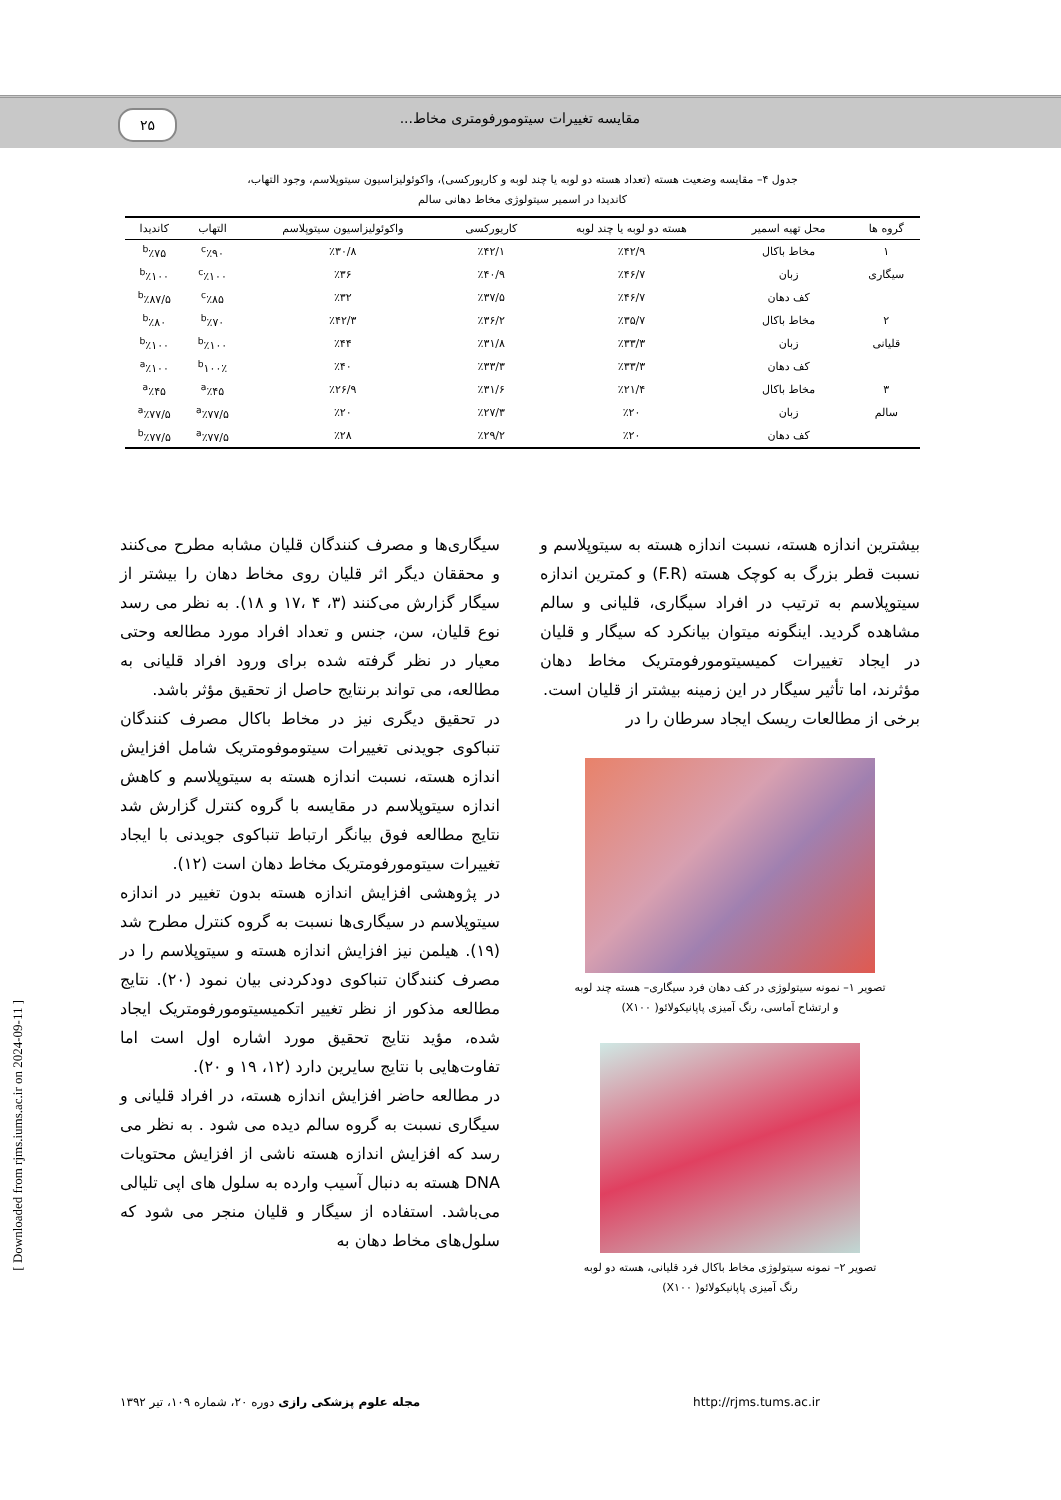۲۵ مقایسه تغییرات سیتومورفومتری مخاط...
جدول ۴– مقایسه وضعیت هسته (تعداد هسته دو لوبه یا چند لوبه و کاریورکسی)، واکوئولیزاسیون سیتوپلاسم، وجود التهاب،
کاندیدا در اسمیر سیتولوژی مخاط دهانی سالم
| گروه ها | محل تهیه اسمیر | هسته دو لوبه یا چند لوبه | کاریورکسی | واکوئولیزاسیون سیتوپلاسم | التهاب | کاندیدا |
| --- | --- | --- | --- | --- | --- | --- |
| ۱ | مخاط باکال | ٪۴۲/۹ | ٪۴۲/۱ | ٪۳۰/۸ | <sup>c</sup>٪۹۰ | <sup>b</sup>٪۷۵ |
| سیگاری | زبان | ٪۴۶/۷ | ٪۴۰/۹ | ٪۳۶ | <sup>c</sup>٪۱۰۰ | <sup>b</sup>٪۱۰۰ |
| | کف دهان | ٪۴۶/۷ | ٪۳۷/۵ | ٪۳۲ | <sup>c</sup>٪۸۵ | <sup>b</sup>٪۸۷/۵ |
| ۲ | مخاط باکال | ٪۳۵/۷ | ٪۳۶/۲ | ٪۴۲/۳ | <sup>b</sup>٪۷۰ | <sup>b</sup>٪۸۰ |
| قلیانی | زبان | ٪۳۳/۳ | ٪۳۱/۸ | ٪۴۴ | <sup>b</sup>٪۱۰۰ | <sup>b</sup>٪۱۰۰ |
| | کف دهان | ٪۳۳/۳ | ٪۳۳/۳ | ٪۴۰ | <sup>b</sup> ۱۰۰٪ | <sup>a</sup>٪۱۰۰ |
| ۳ | مخاط باکال | ٪۲۱/۴ | ٪۳۱/۶ | ٪۲۶/۹ | <sup>a</sup>٪۴۵ | <sup>a</sup>٪۴۵ |
| سالم | زبان | ٪۲۰ | ٪۲۷/۳ | ٪۲۰ | <sup>a</sup>٪۷۷/۵ | <sup>a</sup>٪۷۷/۵ |
| | کف دهان | ٪۲۰ | ٪۲۹/۲ | ٪۲۸ | <sup>a</sup>٪۷۷/۵ | <sup>b</sup>٪۷۷/۵ |
بیشترین اندازه هسته، نسبت اندازه هسته به سیتوپلاسم و نسبت قطر بزرگ به کوچک هسته (F.R) و کمترین اندازه سیتوپلاسم به ترتیب در افراد سیگاری، قلیانی و سالم مشاهده گردید. اینگونه میتوان بیانکرد که سیگار و قلیان در ایجاد تغییرات کمیسیتومورفومتریک مخاط دهان مؤثرند، اما تأثیر سیگار در این زمینه بیشتر از قلیان است.
برخی از مطالعات ریسک ایجاد سرطان را در
تصویر ۱– نمونه سیتولوژی در کف دهان فرد سیگاری– هسته چند لوبه
و ارتشاح آماسی، رنگ آمیزی پاپانیکولائو( X۱۰۰)
تصویر ۲– نمونه سیتولوژی مخاط باکال فرد قلیانی، هسته دو لوبه
رنگ آمیزی پاپانیکولائو( X۱۰۰)
سیگاری‌ها و مصرف کنندگان قلیان مشابه مطرح می‌کنند و محققان دیگر اثر قلیان روی مخاط دهان را بیشتر از سیگار گزارش می‌کنند (۳، ۴ ،۱۷ و ۱۸). به نظر می رسد نوع قلیان، سن، جنس و تعداد افراد مورد مطالعه وحتی معیار در نظر گرفته شده برای ورود افراد قلیانی به مطالعه، می تواند برنتایج حاصل از تحقیق مؤثر باشد.
در تحقیق دیگری نیز در مخاط باکال مصرف کنندگان تنباکوی جویدنی تغییرات سیتوموفومتریک شامل افزایش اندازه هسته، نسبت اندازه هسته به سیتوپلاسم و کاهش اندازه سیتوپلاسم در مقایسه با گروه کنترل گزارش شد نتایج مطالعه فوق بیانگر ارتباط تنباکوی جویدنی با ایجاد تغییرات سیتومورفومتریک مخاط دهان است (۱۲).
در پژوهشی افزایش اندازه هسته بدون تغییر در اندازه سیتوپلاسم در سیگاری‌ها نسبت به گروه کنترل مطرح شد (۱۹). هیلمن نیز افزایش اندازه هسته و سیتوپلاسم را در مصرف کنندگان تنباکوی دودکردنی بیان نمود (۲۰). نتایج مطالعه مذکور از نظر تغییر اتکمیسیتومورفومتریک ایجاد شده، مؤید نتایج تحقیق مورد اشاره اول است اما تفاوت‌هایی با نتایج سایرین دارد (۱۲، ۱۹ و ۲۰).
در مطالعه حاضر افزایش اندازه هسته، در افراد قلیانی و سیگاری نسبت به گروه سالم دیده می شود . به نظر می رسد که افزایش اندازه هسته ناشی از افزایش محتویات DNA هسته به دنبال آسیب وارده به سلول های اپی تلیالی می‌باشد. استفاده از سیگار و قلیان منجر می شود که سلول‌های مخاط دهان به
مجله علوم پزشکی رازی دوره ۲۰، شماره ۱۰۹، تیر ۱۳۹۲ http://rjms.tums.ac.ir
[ Downloaded from rjms.iums.ac.ir on 2024-09-11 ]